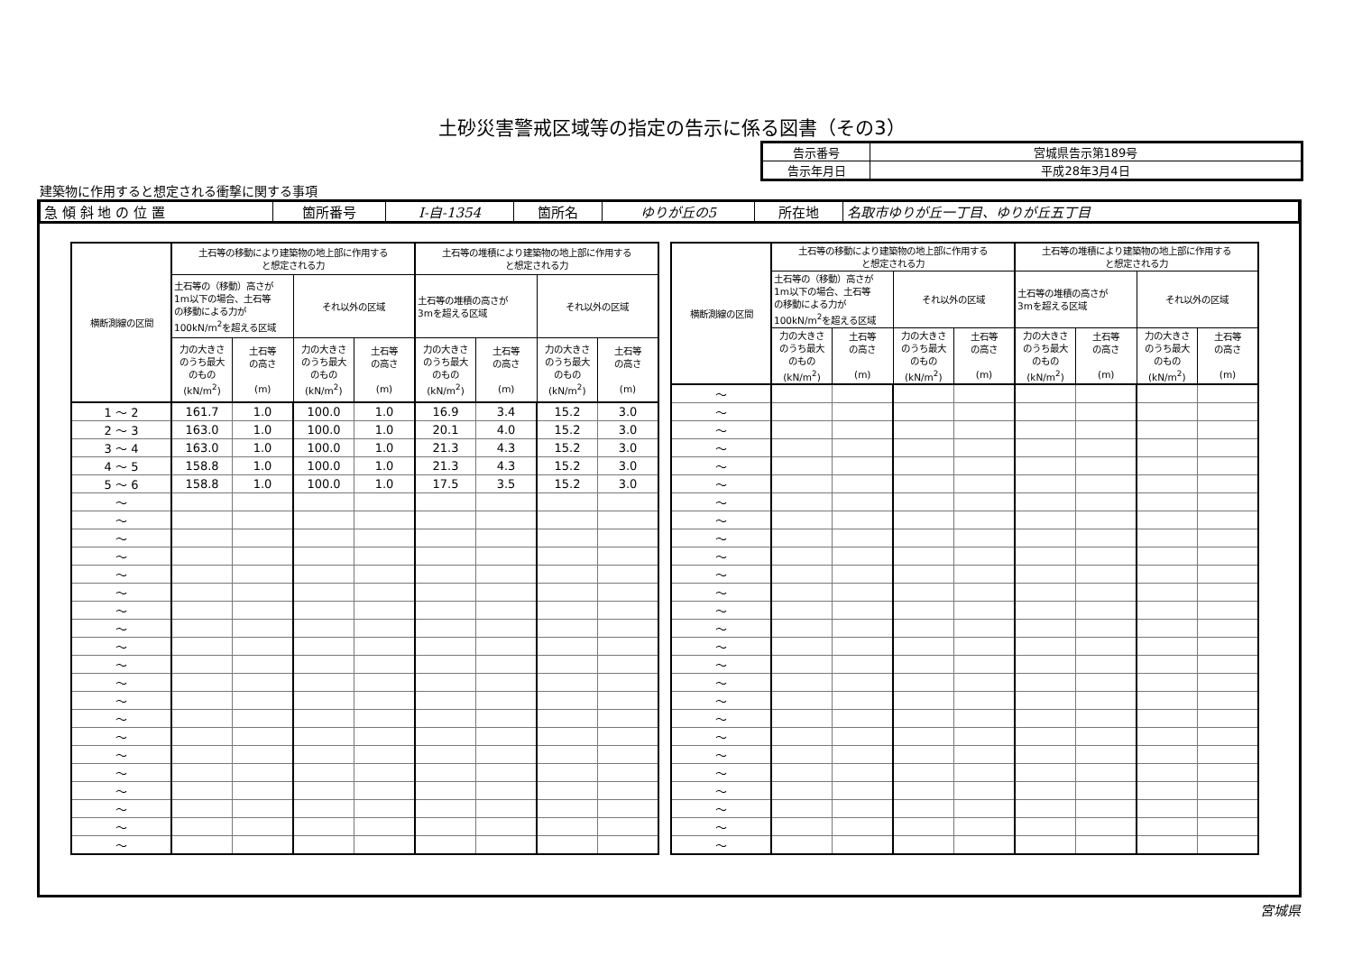土砂災害警戒区域等の指定の告示に係る図書（その3）
| 告示番号 | 宮城県告示第189号 |
| 告示年月日 | 平成28年3月4日 |
建築物に作用すると想定される衝撃に関する事項
| 急 傾 斜 地 の 位 置 | 箇所番号 | Ⅰ-自-1354 | 箇所名 | ゆりが丘の5 | 所在地 | 名取市ゆりが丘一丁目、ゆりが丘五丁目 |
| 横断測線の区間 | 土石等の移動により建築物の地上部に作用する と想定される力 | | | | 土石等の堆積により建築物の地上部に作用する と想定される力 | | | |
| --- | --- | --- | --- | --- | --- | --- | --- | --- |
| | 土石等の（移動）高さが 1m以下の場合、土石等 の移動による力が 100kN/m<sup>2</sup>を超える区域 | | それ以外の区域 | | 土石等の堆積の高さが 3mを超える区域 | | それ以外の区域 | |
| | 力の大きさ のうち最大 のもの (kN/m<sup>2</sup>) | 土石等 の高さ (m) | 力の大きさ のうち最大 のもの (kN/m<sup>2</sup>) | 土石等 の高さ (m) | 力の大きさ のうち最大 のもの (kN/m<sup>2</sup>) | 土石等 の高さ (m) | 力の大きさ のうち最大 のもの (kN/m<sup>2</sup>) | 土石等 の高さ (m) |
| 1 ～ 2 | 161.7 | 1.0 | 100.0 | 1.0 | 16.9 | 3.4 | 15.2 | 3.0 |
| 2 ～ 3 | 163.0 | 1.0 | 100.0 | 1.0 | 20.1 | 4.0 | 15.2 | 3.0 |
| 3 ～ 4 | 163.0 | 1.0 | 100.0 | 1.0 | 21.3 | 4.3 | 15.2 | 3.0 |
| 4 ～ 5 | 158.8 | 1.0 | 100.0 | 1.0 | 21.3 | 4.3 | 15.2 | 3.0 |
| 5 ～ 6 | 158.8 | 1.0 | 100.0 | 1.0 | 17.5 | 3.5 | 15.2 | 3.0 |
| ～ | | | | | | | | |
| ～ | | | | | | | | |
| ～ | | | | | | | | |
| ～ | | | | | | | | |
| ～ | | | | | | | | |
| ～ | | | | | | | | |
| ～ | | | | | | | | |
| ～ | | | | | | | | |
| ～ | | | | | | | | |
| ～ | | | | | | | | |
| ～ | | | | | | | | |
| ～ | | | | | | | | |
| ～ | | | | | | | | |
| ～ | | | | | | | | |
| ～ | | | | | | | | |
| ～ | | | | | | | | |
| ～ | | | | | | | | |
| ～ | | | | | | | | |
| ～ | | | | | | | | |
| ～ | | | | | | | | |
| 横断測線の区間 | 土石等の移動により建築物の地上部に作用する と想定される力 | | | | 土石等の堆積により建築物の地上部に作用する と想定される力 | | | |
| --- | --- | --- | --- | --- | --- | --- | --- | --- |
| | 土石等の（移動）高さが 1m以下の場合、土石等 の移動による力が 100kN/m<sup>2</sup>を超える区域 | | それ以外の区域 | | 土石等の堆積の高さが 3mを超える区域 | | それ以外の区域 | |
| | 力の大きさ のうち最大 のもの (kN/m<sup>2</sup>) | 土石等 の高さ (m) | 力の大きさ のうち最大 のもの (kN/m<sup>2</sup>) | 土石等 の高さ (m) | 力の大きさ のうち最大 のもの (kN/m<sup>2</sup>) | 土石等 の高さ (m) | 力の大きさ のうち最大 のもの (kN/m<sup>2</sup>) | 土石等 の高さ (m) |
| ～ | | | | | | | | |
| ～ | | | | | | | | |
| ～ | | | | | | | | |
| ～ | | | | | | | | |
| ～ | | | | | | | | |
| ～ | | | | | | | | |
| ～ | | | | | | | | |
| ～ | | | | | | | | |
| ～ | | | | | | | | |
| ～ | | | | | | | | |
| ～ | | | | | | | | |
| ～ | | | | | | | | |
| ～ | | | | | | | | |
| ～ | | | | | | | | |
| ～ | | | | | | | | |
| ～ | | | | | | | | |
| ～ | | | | | | | | |
| ～ | | | | | | | | |
| ～ | | | | | | | | |
| ～ | | | | | | | | |
| ～ | | | | | | | | |
| ～ | | | | | | | | |
| ～ | | | | | | | | |
| ～ | | | | | | | | |
| ～ | | | | | | | | |
| ～ | | | | | | | | |
宮城県